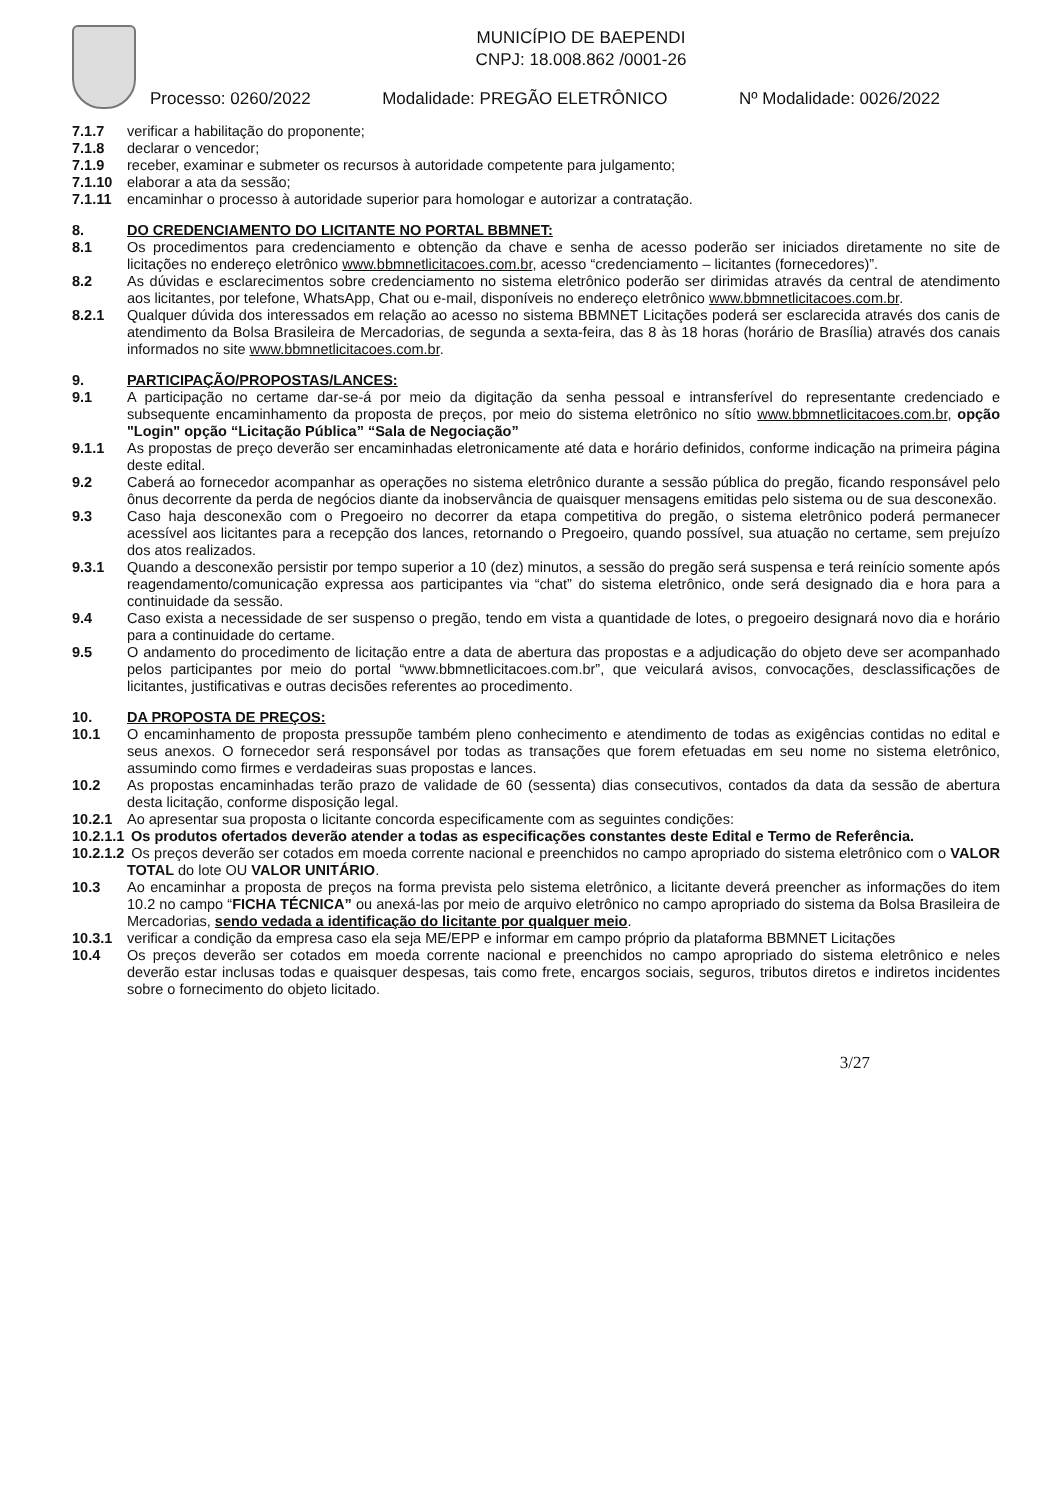MUNICÍPIO DE BAEPENDI
CNPJ: 18.008.862 /0001-26
Processo: 0260/2022 Modalidade: PREGÃO ELETRÔNICO Nº Modalidade: 0026/2022
7.1.7 verificar a habilitação do proponente;
7.1.8 declarar o vencedor;
7.1.9 receber, examinar e submeter os recursos à autoridade competente para julgamento;
7.1.10 elaborar a ata da sessão;
7.1.11 encaminhar o processo à autoridade superior para homologar e autorizar a contratação.
8. DO CREDENCIAMENTO DO LICITANTE NO PORTAL BBMNET:
8.1 Os procedimentos para credenciamento e obtenção da chave e senha de acesso poderão ser iniciados diretamente no site de licitações no endereço eletrônico www.bbmnetlicitacoes.com.br, acesso “credenciamento – licitantes (fornecedores)”.
8.2 As dúvidas e esclarecimentos sobre credenciamento no sistema eletrônico poderão ser dirimidas através da central de atendimento aos licitantes, por telefone, WhatsApp, Chat ou e-mail, disponíveis no endereço eletrônico www.bbmnetlicitacoes.com.br.
8.2.1 Qualquer dúvida dos interessados em relação ao acesso no sistema BBMNET Licitações poderá ser esclarecida através dos canis de atendimento da Bolsa Brasileira de Mercadorias, de segunda a sexta-feira, das 8 às 18 horas (horário de Brasília) através dos canais informados no site www.bbmnetlicitacoes.com.br.
9. PARTICIPAÇÃO/PROPOSTAS/LANCES:
9.1 A participação no certame dar-se-á por meio da digitação da senha pessoal e intransferível do representante credenciado e subsequente encaminhamento da proposta de preços, por meio do sistema eletrônico no sítio www.bbmnetlicitacoes.com.br, opção "Login" opção “Licitação Pública” “Sala de Negociação”
9.1.1 As propostas de preço deverão ser encaminhadas eletronicamente até data e horário definidos, conforme indicação na primeira página deste edital.
9.2 Caberá ao fornecedor acompanhar as operações no sistema eletrônico durante a sessão pública do pregão, ficando responsável pelo ônus decorrente da perda de negócios diante da inobservância de quaisquer mensagens emitidas pelo sistema ou de sua desconexão.
9.3 Caso haja desconexão com o Pregoeiro no decorrer da etapa competitiva do pregão, o sistema eletrônico poderá permanecer acessível aos licitantes para a recepção dos lances, retornando o Pregoeiro, quando possível, sua atuação no certame, sem prejuízo dos atos realizados.
9.3.1 Quando a desconexão persistir por tempo superior a 10 (dez) minutos, a sessão do pregão será suspensa e terá reinício somente após reagendamento/comunicação expressa aos participantes via “chat” do sistema eletrônico, onde será designado dia e hora para a continuidade da sessão.
9.4 Caso exista a necessidade de ser suspenso o pregão, tendo em vista a quantidade de lotes, o pregoeiro designará novo dia e horário para a continuidade do certame.
9.5 O andamento do procedimento de licitação entre a data de abertura das propostas e a adjudicação do objeto deve ser acompanhado pelos participantes por meio do portal “www.bbmnetlicitacoes.com.br”, que veiculará avisos, convocações, desclassificações de licitantes, justificativas e outras decisões referentes ao procedimento.
10. DA PROPOSTA DE PREÇOS:
10.1 O encaminhamento de proposta pressupõe também pleno conhecimento e atendimento de todas as exigências contidas no edital e seus anexos. O fornecedor será responsável por todas as transações que forem efetuadas em seu nome no sistema eletrônico, assumindo como firmes e verdadeiras suas propostas e lances.
10.2 As propostas encaminhadas terão prazo de validade de 60 (sessenta) dias consecutivos, contados da data da sessão de abertura desta licitação, conforme disposição legal.
10.2.1 Ao apresentar sua proposta o licitante concorda especificamente com as seguintes condições:
10.2.1.1 Os produtos ofertados deverão atender a todas as especificações constantes deste Edital e Termo de Referência.
10.2.1.2 Os preços deverão ser cotados em moeda corrente nacional e preenchidos no campo apropriado do sistema eletrônico com o VALOR TOTAL do lote OU VALOR UNITÁRIO.
10.3 Ao encaminhar a proposta de preços na forma prevista pelo sistema eletrônico, a licitante deverá preencher as informações do item 10.2 no campo “FICHA TÉCNICA” ou anexá-las por meio de arquivo eletrônico no campo apropriado do sistema da Bolsa Brasileira de Mercadorias, sendo vedada a identificação do licitante por qualquer meio.
10.3.1 verificar a condição da empresa caso ela seja ME/EPP e informar em campo próprio da plataforma BBMNET Licitações
10.4 Os preços deverão ser cotados em moeda corrente nacional e preenchidos no campo apropriado do sistema eletrônico e neles deverão estar inclusas todas e quaisquer despesas, tais como frete, encargos sociais, seguros, tributos diretos e indiretos incidentes sobre o fornecimento do objeto licitado.
3/27